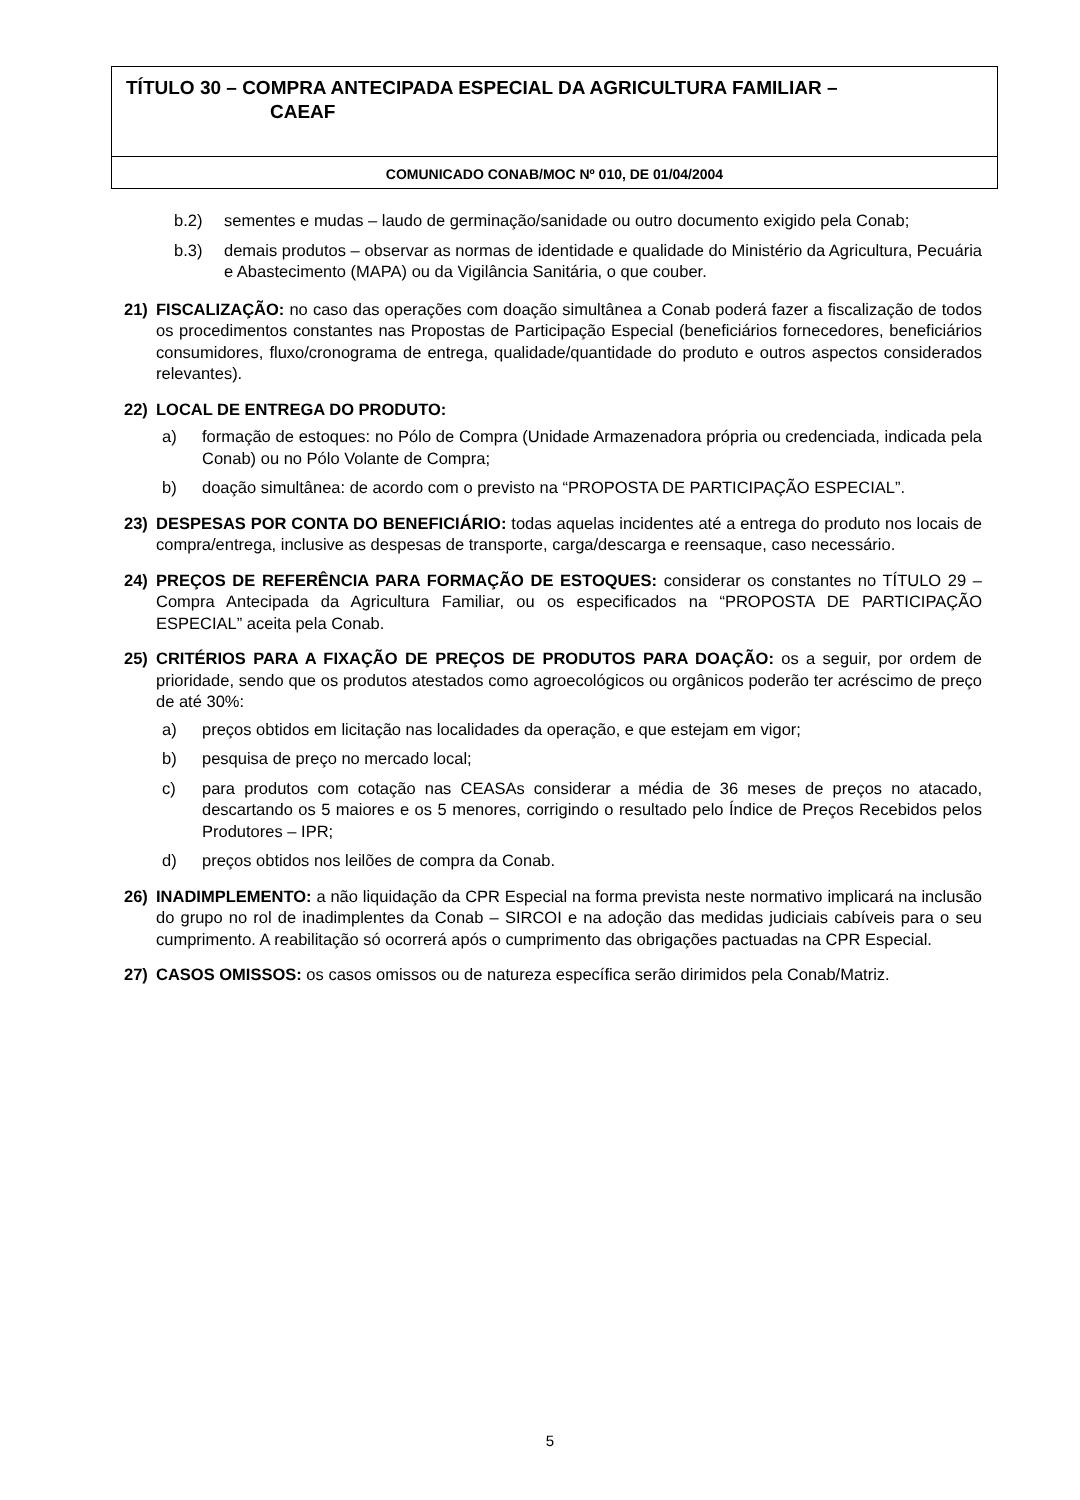TÍTULO 30 – COMPRA ANTECIPADA ESPECIAL DA AGRICULTURA FAMILIAR –
CAEAF
COMUNICADO CONAB/MOC Nº 010, DE 01/04/2004
b.2) sementes e mudas – laudo de germinação/sanidade ou outro documento exigido pela Conab;
b.3) demais produtos – observar as normas de identidade e qualidade do Ministério da Agricultura, Pecuária e Abastecimento (MAPA) ou da Vigilância Sanitária, o que couber.
21) FISCALIZAÇÃO: no caso das operações com doação simultânea a Conab poderá fazer a fiscalização de todos os procedimentos constantes nas Propostas de Participação Especial (beneficiários fornecedores, beneficiários consumidores, fluxo/cronograma de entrega, qualidade/quantidade do produto e outros aspectos considerados relevantes).
22) LOCAL DE ENTREGA DO PRODUTO:
a) formação de estoques: no Pólo de Compra (Unidade Armazenadora própria ou credenciada, indicada pela Conab) ou no Pólo Volante de Compra;
b) doação simultânea: de acordo com o previsto na “PROPOSTA DE PARTICIPAÇÃO ESPECIAL”.
23) DESPESAS POR CONTA DO BENEFICIÁRIO: todas aquelas incidentes até a entrega do produto nos locais de compra/entrega, inclusive as despesas de transporte, carga/descarga e reensaque, caso necessário.
24) PREÇOS DE REFERÊNCIA PARA FORMAÇÃO DE ESTOQUES: considerar os constantes no TÍTULO 29 – Compra Antecipada da Agricultura Familiar, ou os especificados na “PROPOSTA DE PARTICIPAÇÃO ESPECIAL” aceita pela Conab.
25) CRITÉRIOS PARA A FIXAÇÃO DE PREÇOS DE PRODUTOS PARA DOAÇÃO: os a seguir, por ordem de prioridade, sendo que os produtos atestados como agroecológicos ou orgânicos poderão ter acréscimo de preço de até 30%:
a) preços obtidos em licitação nas localidades da operação, e que estejam em vigor;
b) pesquisa de preço no mercado local;
c) para produtos com cotação nas CEASAs considerar a média de 36 meses de preços no atacado, descartando os 5 maiores e os 5 menores, corrigindo o resultado pelo Índice de Preços Recebidos pelos Produtores – IPR;
d) preços obtidos nos leilões de compra da Conab.
26) INADIMPLEMENTO: a não liquidação da CPR Especial na forma prevista neste normativo implicará na inclusão do grupo no rol de inadimplentes da Conab – SIRCOI e na adoção das medidas judiciais cabíveis para o seu cumprimento. A reabilitação só ocorrerá após o cumprimento das obrigações pactuadas na CPR Especial.
27) CASOS OMISSOS: os casos omissos ou de natureza específica serão dirimidos pela Conab/Matriz.
5